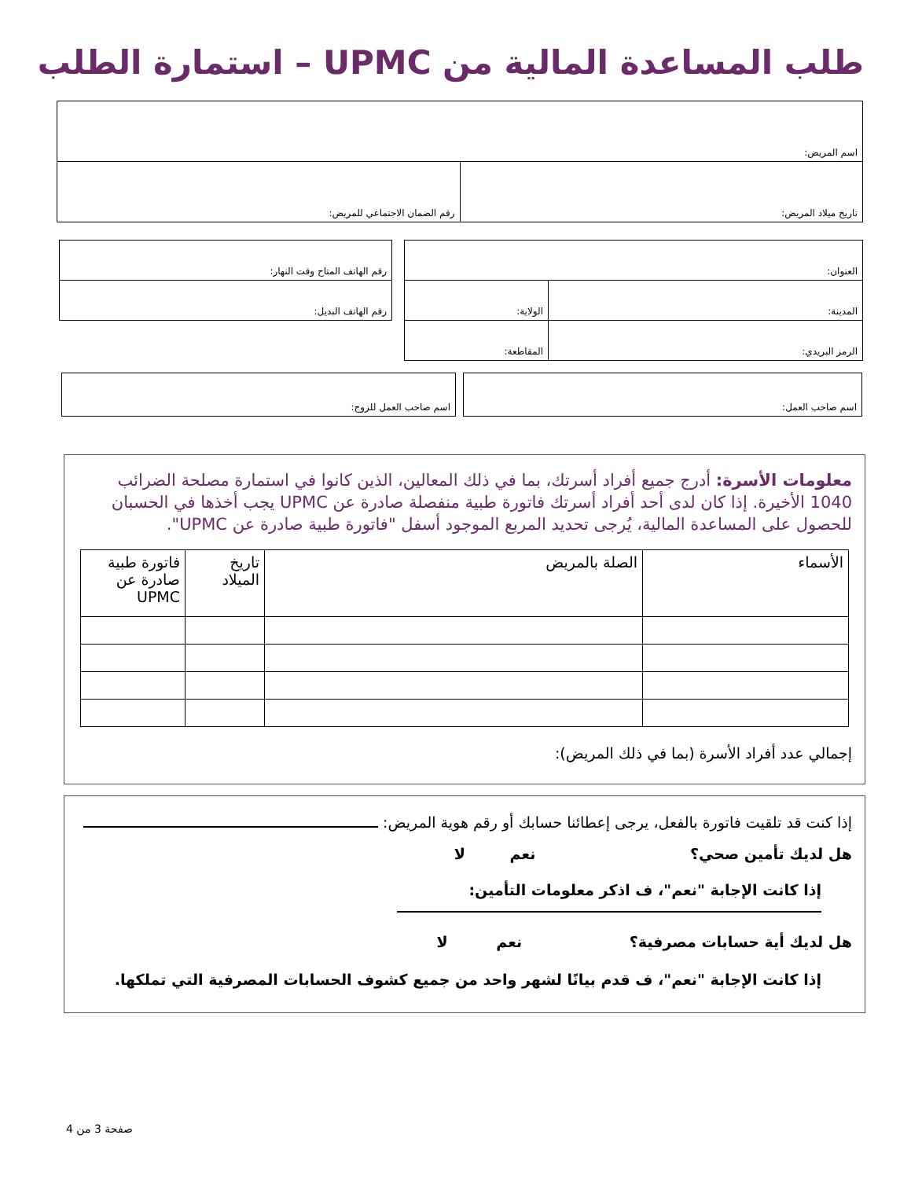طلب المساعدة المالية من UPMC – استمارة الطلب
| اسم المريض: | |
| تاريخ ميلاد المريض: | رقم الضمان الاجتماعي للمريض: |
| العنوان: | |
| المدينة: | الولاية: |
| الرمز البريدي: | المقاطعة: |
| رقم الهاتف المتاح وقت النهار: |
| رقم الهاتف البديل: |
| اسم صاحب العمل للزوج: |
| اسم صاحب العمل: |
معلومات الأسرة: أدرج جميع أفراد أسرتك، بما في ذلك المعالين، الذين كانوا في استمارة مصلحة الضرائب 1040 الأخيرة. إذا كان لدى أحد أفراد أسرتك فاتورة طبية منفصلة صادرة عن UPMC يجب أخذها في الحسبان للحصول على المساعدة المالية، يُرجى تحديد المربع الموجود أسفل "فاتورة طبية صادرة عن UPMC".
| الأسماء | الصلة بالمريض | تاريخ الميلاد | فاتورة طبية صادرة عن UPMC |
إجمالي عدد أفراد الأسرة (بما في ذلك المريض):
إذا كنت قد تلقيت فاتورة بالفعل، يرجى إعطائنا حسابك أو رقم هوية المريض:
هل لديك تأمين صحي؟ نعم لا
إذا كانت الإجابة "نعم"، ف اذكر معلومات التأمين:
هل لديك أية حسابات مصرفية؟ نعم لا
إذا كانت الإجابة "نعم"، ف قدم بيانًا لشهر واحد من جميع كشوف الحسابات المصرفية التي تملكها.
صفحة 3 من 4